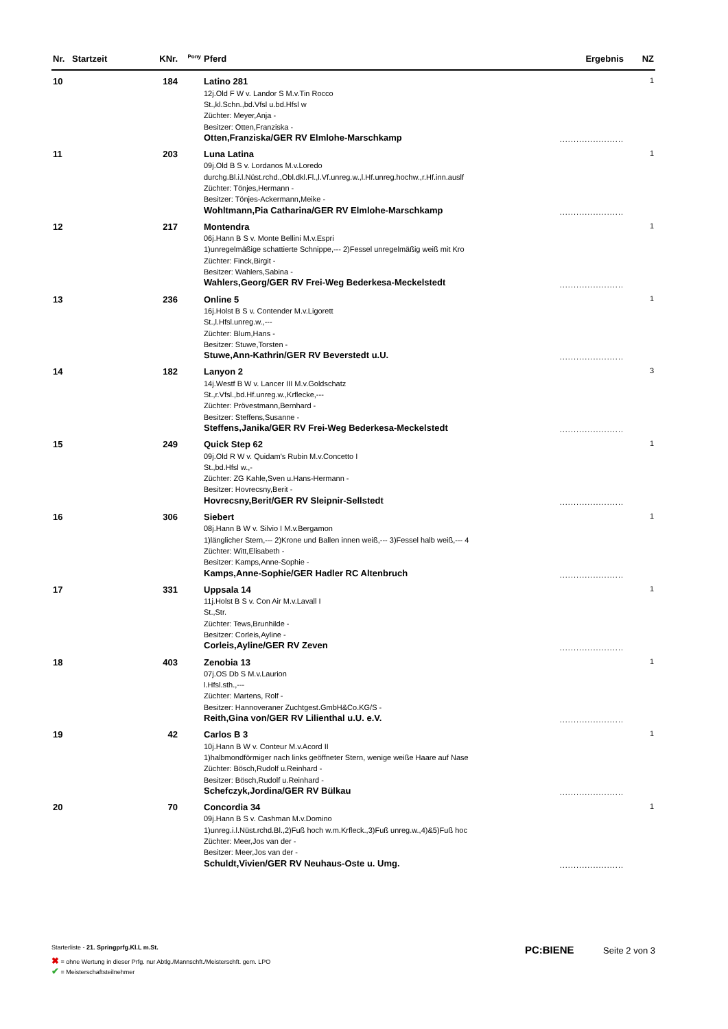| Nr. | Startzeit | KNr. | <sup>Pony</sup> | Pferd | Ergebnis | NZ |
| --- | --- | --- | --- | --- | --- | --- |
| 10 | | 184 | | Latino 281 12j.Old F W v. Landor S M.v.Tin Rocco St.,kl.Schn.,bd.Vfsl u.bd.Hfsl w Züchter: Meyer,Anja - Besitzer: Otten,Franziska - Otten,Franziska/GER RV Elmlohe-Marschkamp | ....................... | 1 |
| 11 | | 203 | | Luna Latina 09j.Old B S v. Lordanos M.v.Loredo durchg.Bl.i.l.Nüst.rchd.,Obl.dkl.Fl.,l.Vf.unreg.w.,l.Hf.unreg.hochw.,r.Hf.inn.auslf Züchter: Tönjes,Hermann - Besitzer: Tönjes-Ackermann,Meike - Wohltmann,Pia Catharina/GER RV Elmlohe-Marschkamp | ....................... | 1 |
| 12 | | 217 | | Montendra 06j.Hann B S v. Monte Bellini M.v.Espri 1)unregelmäßige schattierte Schnippe,--- 2)Fessel unregelmäßig weiß mit Kro Züchter: Finck,Birgit - Besitzer: Wahlers,Sabina - Wahlers,Georg/GER RV Frei-Weg Bederkesa-Meckelstedt | ....................... | 1 |
| 13 | | 236 | | Online 5 16j.Holst B S v. Contender M.v.Ligorett St.,l.Hfsl.unreg.w.,--- Züchter: Blum,Hans - Besitzer: Stuwe,Torsten - Stuwe,Ann-Kathrin/GER RV Beverstedt u.U. | ....................... | 1 |
| 14 | | 182 | | Lanyon 2 14j.Westf B W v. Lancer III M.v.Goldschatz St.,r.Vfsl.,bd.Hf.unreg.w.,Krflecke,--- Züchter: Prövestmann,Bernhard - Besitzer: Steffens,Susanne - Steffens,Janika/GER RV Frei-Weg Bederkesa-Meckelstedt | ....................... | 3 |
| 15 | | 249 | | Quick Step 62 09j.Old R W v. Quidam's Rubin M.v.Concetto I St.,bd.Hfsl w.,- Züchter: ZG Kahle,Sven u.Hans-Hermann - Besitzer: Hovrecsny,Berit - Hovrecsny,Berit/GER RV Sleipnir-Sellstedt | ....................... | 1 |
| 16 | | 306 | | Siebert 08j.Hann B W v. Silvio I M.v.Bergamon 1)länglicher Stern,--- 2)Krone und Ballen innen weiß,--- 3)Fessel halb weiß,--- 4 Züchter: Witt,Elisabeth - Besitzer: Kamps,Anne-Sophie - Kamps,Anne-Sophie/GER Hadler RC Altenbruch | ....................... | 1 |
| 17 | | 331 | | Uppsala 14 11j.Holst B S v. Con Air M.v.Lavall I St.,Str. Züchter: Tews,Brunhilde - Besitzer: Corleis,Ayline - Corleis,Ayline/GER RV Zeven | ....................... | 1 |
| 18 | | 403 | | Zenobia 13 07j.OS Db S M.v.Laurion l.Hfsl.sth.,--- Züchter: Martens, Rolf - Besitzer: Hannoveraner Zuchtgest.GmbH&Co.KG/S - Reith,Gina von/GER RV Lilienthal u.U. e.V. | ....................... | 1 |
| 19 | | 42 | | Carlos B 3 10j.Hann B W v. Conteur M.v.Acord II 1)halbmondförmiger nach links geöffneter Stern, wenige weiße Haare auf Nase Züchter: Bösch,Rudolf u.Reinhard - Besitzer: Bösch,Rudolf u.Reinhard - Schefczyk,Jordina/GER RV Bülkau | ....................... | 1 |
| 20 | | 70 | | Concordia 34 09j.Hann B S v. Cashman M.v.Domino 1)unreg.i.l.Nüst.rchd.Bl.,2)Fuß hoch w.m.Krfleck.,3)Fuß unreg.w.,4)&5)Fuß hoc Züchter: Meer,Jos van der - Besitzer: Meer,Jos van der - Schuldt,Vivien/GER RV Neuhaus-Oste u. Umg. | ....................... | 1 |
Starterliste - 21. Springprfg.Kl.L m.St.
PC:BIENE Seite 2 von 3
✖ = ohne Wertung in dieser Prfg. nur Abtlg./Mannschft./Meisterschft. gem. LPO
✔ = Meisterschaftsteilnehmer